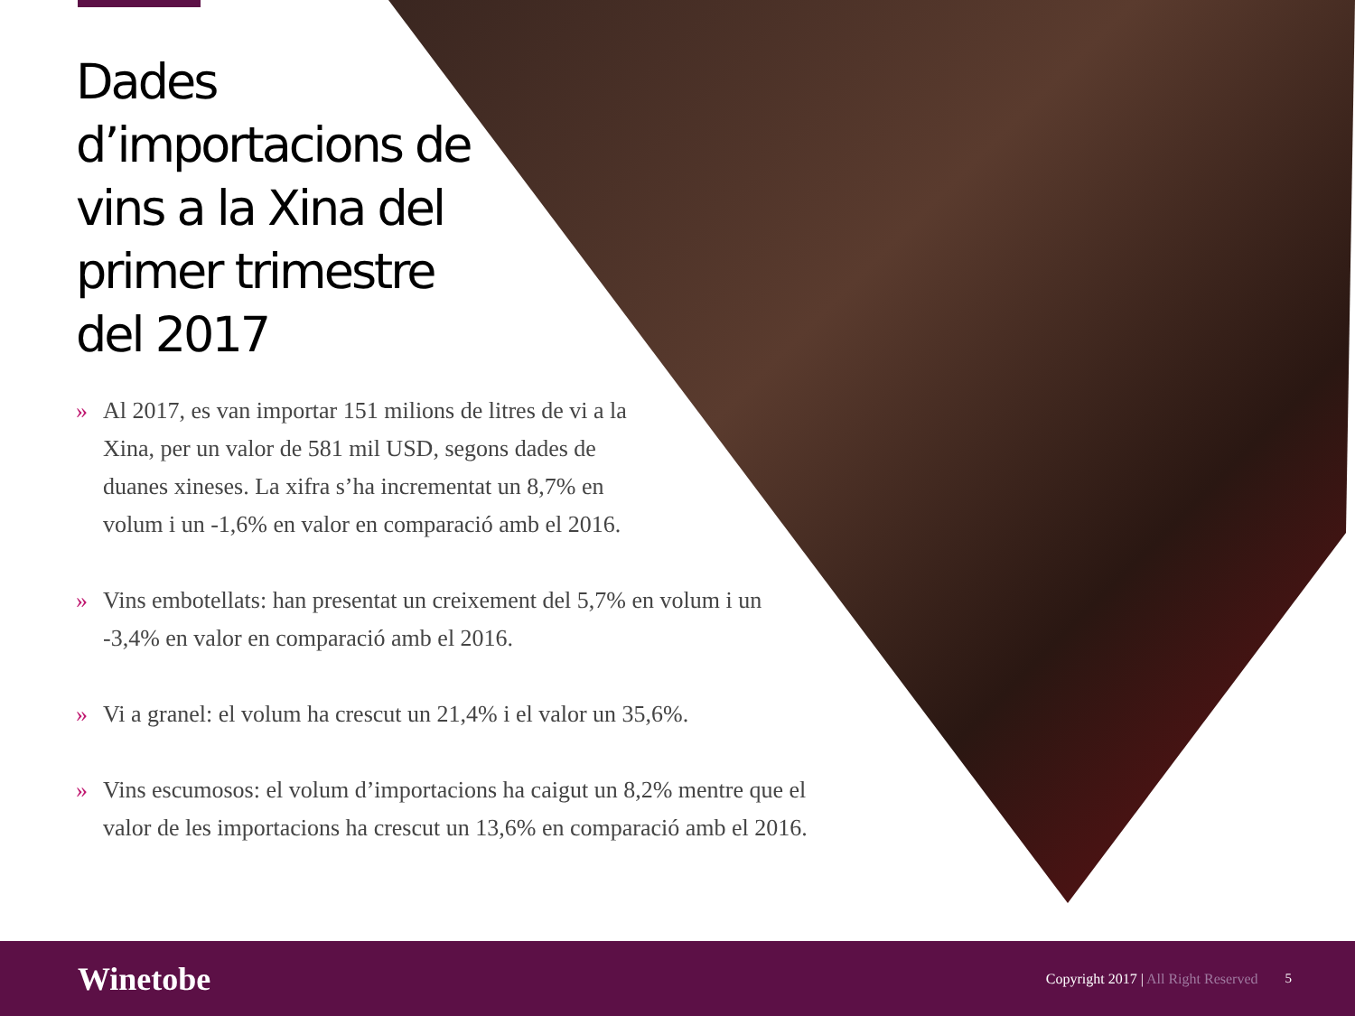Dades d’importacions de vins a la Xina del primer trimestre del 2017
» Al 2017, es van importar 151 milions de litres de vi a la Xina, per un valor de 581 mil USD, segons dades de duanes xineses. La xifra s’ha incrementat un 8,7% en volum i un -1,6% en valor en comparació amb el 2016.
» Vins embotellats: han presentat un creixement del 5,7% en volum i un -3,4% en valor en comparació amb el 2016.
» Vi a granel: el volum ha crescut un 21,4% i el valor un 35,6%.
» Vins escumosos: el volum d’importacions ha caigut un 8,2% mentre que el valor de les importacions ha crescut un 13,6% en comparació amb el 2016.
Winetobe
Copyright 2017 | All Right Reserved
5